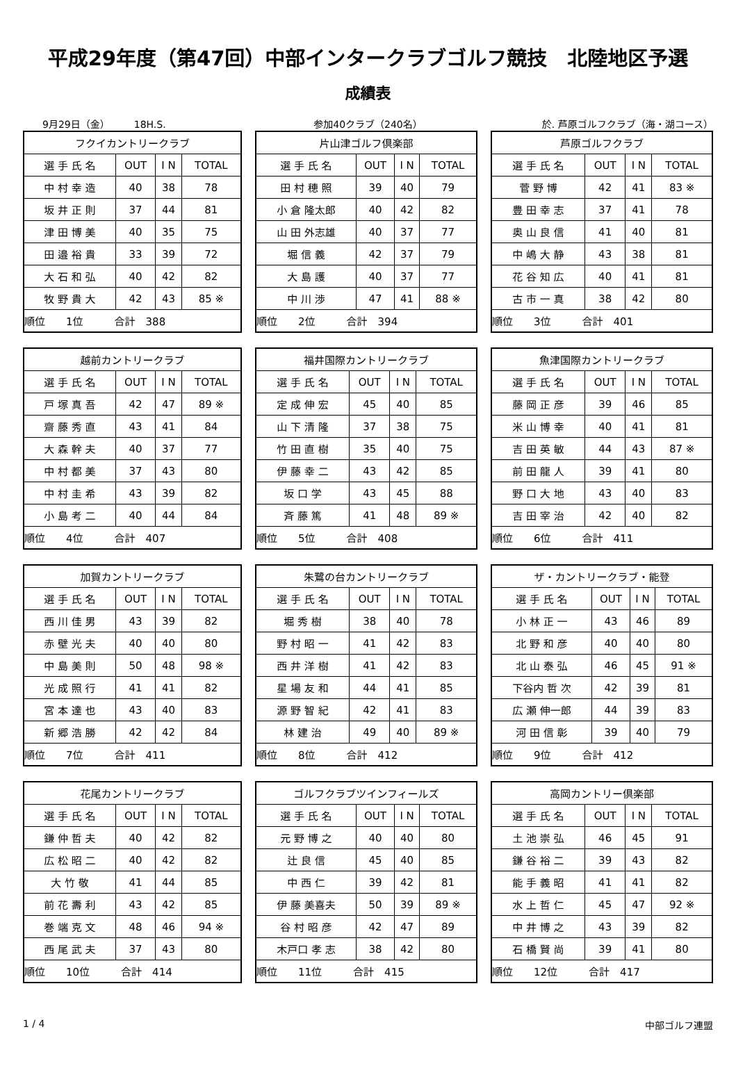平成29年度（第47回）中部インタークラブゴルフ競技　北陸地区予選
成績表
　　9月29日（金）　　　18H.S. 参加40クラブ（240名） 於. 芦原ゴルフクラブ（海・湖コース）
| フクイカントリークラブ | | | |
| --- | --- | --- | --- |
| 選 手 氏 名 | OUT | I N | TOTAL |
| 中 村 幸 造 | 40 | 38 | 78 |
| 坂 井 正 則 | 37 | 44 | 81 |
| 津 田 博 美 | 40 | 35 | 75 |
| 田 邉 裕 貴 | 33 | 39 | 72 |
| 大 石 和 弘 | 40 | 42 | 82 |
| 牧 野 貴 大 | 42 | 43 | 85 ※ |
| 順位 1位 合計 388 | | | |
| 片山津ゴルフ倶楽部 | | | |
| --- | --- | --- | --- |
| 選 手 氏 名 | OUT | I N | TOTAL |
| 田 村 穂 照 | 39 | 40 | 79 |
| 小 倉 隆太郎 | 40 | 42 | 82 |
| 山 田 外志雄 | 40 | 37 | 77 |
| 堀 信 義 | 42 | 37 | 79 |
| 大 島 護 | 40 | 37 | 77 |
| 中 川 渉 | 47 | 41 | 88 ※ |
| 順位 2位 合計 394 | | | |
| 芦原ゴルフクラブ | | | |
| --- | --- | --- | --- |
| 選 手 氏 名 | OUT | I N | TOTAL |
| 菅 野 博 | 42 | 41 | 83 ※ |
| 豊 田 幸 志 | 37 | 41 | 78 |
| 奥 山 良 信 | 41 | 40 | 81 |
| 中 嶋 大 静 | 43 | 38 | 81 |
| 花 谷 知 広 | 40 | 41 | 81 |
| 古 市 一 真 | 38 | 42 | 80 |
| 順位 3位 合計 401 | | | |
| 越前カントリークラブ | | | |
| --- | --- | --- | --- |
| 選 手 氏 名 | OUT | I N | TOTAL |
| 戸 塚 真 吾 | 42 | 47 | 89 ※ |
| 齋 藤 秀 直 | 43 | 41 | 84 |
| 大 森 幹 夫 | 40 | 37 | 77 |
| 中 村 都 美 | 37 | 43 | 80 |
| 中 村 圭 希 | 43 | 39 | 82 |
| 小 島 考 二 | 40 | 44 | 84 |
| 順位 4位 合計 407 | | | |
| 福井国際カントリークラブ | | | |
| --- | --- | --- | --- |
| 選 手 氏 名 | OUT | I N | TOTAL |
| 定 成 伸 宏 | 45 | 40 | 85 |
| 山 下 清 隆 | 37 | 38 | 75 |
| 竹 田 直 樹 | 35 | 40 | 75 |
| 伊 藤 幸 二 | 43 | 42 | 85 |
| 坂 口 学 | 43 | 45 | 88 |
| 斉 藤 篤 | 41 | 48 | 89 ※ |
| 順位 5位 合計 408 | | | |
| 魚津国際カントリークラブ | | | |
| --- | --- | --- | --- |
| 選 手 氏 名 | OUT | I N | TOTAL |
| 藤 岡 正 彦 | 39 | 46 | 85 |
| 米 山 博 幸 | 40 | 41 | 81 |
| 吉 田 英 敏 | 44 | 43 | 87 ※ |
| 前 田 龍 人 | 39 | 41 | 80 |
| 野 口 大 地 | 43 | 40 | 83 |
| 吉 田 宰 治 | 42 | 40 | 82 |
| 順位 6位 合計 411 | | | |
| 加賀カントリークラブ | | | |
| --- | --- | --- | --- |
| 選 手 氏 名 | OUT | I N | TOTAL |
| 西 川 佳 男 | 43 | 39 | 82 |
| 赤 壁 光 夫 | 40 | 40 | 80 |
| 中 島 美 則 | 50 | 48 | 98 ※ |
| 光 成 照 行 | 41 | 41 | 82 |
| 宮 本 達 也 | 43 | 40 | 83 |
| 新 郷 浩 勝 | 42 | 42 | 84 |
| 順位 7位 合計 411 | | | |
| 朱鷺の台カントリークラブ | | | |
| --- | --- | --- | --- |
| 選 手 氏 名 | OUT | I N | TOTAL |
| 堀 秀 樹 | 38 | 40 | 78 |
| 野 村 昭 一 | 41 | 42 | 83 |
| 西 井 洋 樹 | 41 | 42 | 83 |
| 星 場 友 和 | 44 | 41 | 85 |
| 源 野 智 紀 | 42 | 41 | 83 |
| 林 建 治 | 49 | 40 | 89 ※ |
| 順位 8位 合計 412 | | | |
| ザ・カントリークラブ・能登 | | | |
| --- | --- | --- | --- |
| 選 手 氏 名 | OUT | I N | TOTAL |
| 小 林 正 一 | 43 | 46 | 89 |
| 北 野 和 彦 | 40 | 40 | 80 |
| 北 山 泰 弘 | 46 | 45 | 91 ※ |
| 下谷内 哲 次 | 42 | 39 | 81 |
| 広 瀬 伸一郎 | 44 | 39 | 83 |
| 河 田 信 彰 | 39 | 40 | 79 |
| 順位 9位 合計 412 | | | |
| 花尾カントリークラブ | | | |
| --- | --- | --- | --- |
| 選 手 氏 名 | OUT | I N | TOTAL |
| 鎌 仲 哲 夫 | 40 | 42 | 82 |
| 広 松 昭 二 | 40 | 42 | 82 |
| 大 竹 敬 | 41 | 44 | 85 |
| 前 花 壽 利 | 43 | 42 | 85 |
| 巻 端 克 文 | 48 | 46 | 94 ※ |
| 西 尾 武 夫 | 37 | 43 | 80 |
| 順位 10位 合計 414 | | | |
| ゴルフクラブツインフィールズ | | | |
| --- | --- | --- | --- |
| 選 手 氏 名 | OUT | I N | TOTAL |
| 元 野 博 之 | 40 | 40 | 80 |
| 辻 良 信 | 45 | 40 | 85 |
| 中 西 仁 | 39 | 42 | 81 |
| 伊 藤 美喜夫 | 50 | 39 | 89 ※ |
| 谷 村 昭 彦 | 42 | 47 | 89 |
| 木戸口 孝 志 | 38 | 42 | 80 |
| 順位 11位 合計 415 | | | |
| 高岡カントリー倶楽部 | | | |
| --- | --- | --- | --- |
| 選 手 氏 名 | OUT | I N | TOTAL |
| 土 池 崇 弘 | 46 | 45 | 91 |
| 鎌 谷 裕 二 | 39 | 43 | 82 |
| 能 手 義 昭 | 41 | 41 | 82 |
| 水 上 哲 仁 | 45 | 47 | 92 ※ |
| 中 井 博 之 | 43 | 39 | 82 |
| 石 橋 賢 尚 | 39 | 41 | 80 |
| 順位 12位 合計 417 | | | |
1 / 4 中部ゴルフ連盟